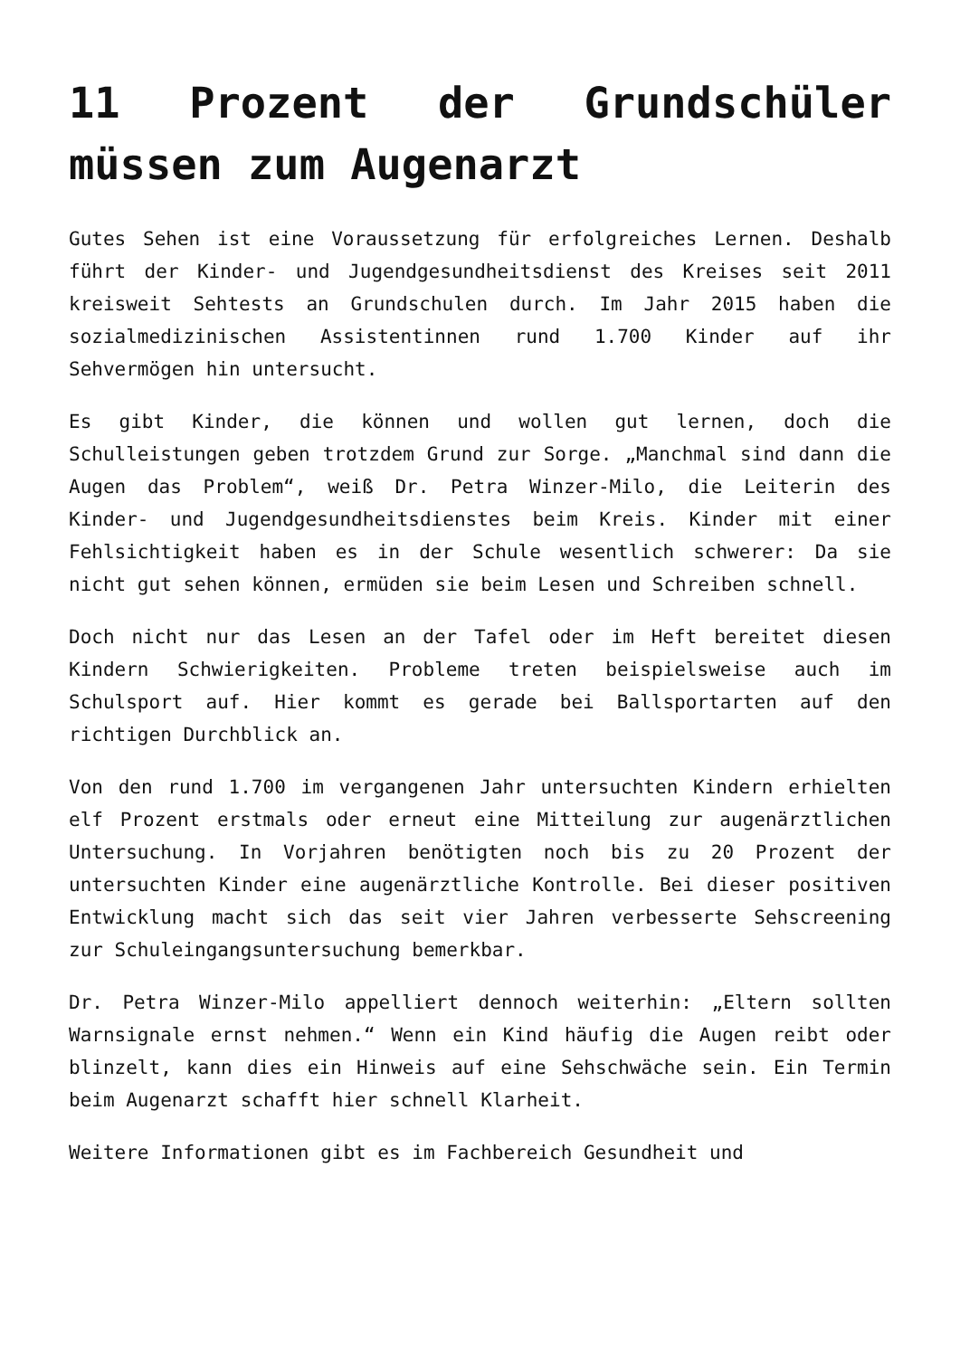11 Prozent der Grundschüler müssen zum Augenarzt
Gutes Sehen ist eine Voraussetzung für erfolgreiches Lernen. Deshalb führt der Kinder- und Jugendgesundheitsdienst des Kreises seit 2011 kreisweit Sehtests an Grundschulen durch. Im Jahr 2015 haben die sozialmedizinischen Assistentinnen rund 1.700 Kinder auf ihr Sehvermögen hin untersucht.
Es gibt Kinder, die können und wollen gut lernen, doch die Schulleistungen geben trotzdem Grund zur Sorge. „Manchmal sind dann die Augen das Problem“, weiß Dr. Petra Winzer-Milo, die Leiterin des Kinder- und Jugendgesundheitsdienstes beim Kreis. Kinder mit einer Fehlsichtigkeit haben es in der Schule wesentlich schwerer: Da sie nicht gut sehen können, ermüden sie beim Lesen und Schreiben schnell.
Doch nicht nur das Lesen an der Tafel oder im Heft bereitet diesen Kindern Schwierigkeiten. Probleme treten beispielsweise auch im Schulsport auf. Hier kommt es gerade bei Ballsportarten auf den richtigen Durchblick an.
Von den rund 1.700 im vergangenen Jahr untersuchten Kindern erhielten elf Prozent erstmals oder erneut eine Mitteilung zur augenärztlichen Untersuchung. In Vorjahren benötigten noch bis zu 20 Prozent der untersuchten Kinder eine augenärztliche Kontrolle. Bei dieser positiven Entwicklung macht sich das seit vier Jahren verbesserte Sehscreening zur Schuleingangsuntersuchung bemerkbar.
Dr. Petra Winzer-Milo appelliert dennoch weiterhin: „Eltern sollten Warnsignale ernst nehmen.“ Wenn ein Kind häufig die Augen reibt oder blinzelt, kann dies ein Hinweis auf eine Sehschwäche sein. Ein Termin beim Augenarzt schafft hier schnell Klarheit.
Weitere Informationen gibt es im Fachbereich Gesundheit und